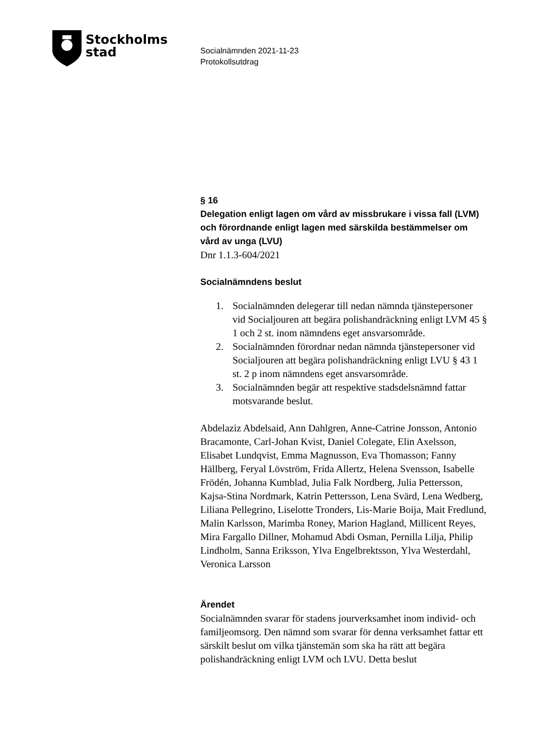Stockholms
stad
Socialnämnden 2021-11-23
Protokollsutdrag
§ 16
Delegation enligt lagen om vård av missbrukare i vissa fall (LVM) och förordnande enligt lagen med särskilda bestämmelser om vård av unga (LVU)
Dnr 1.1.3-604/2021
Socialnämndens beslut
1. Socialnämnden delegerar till nedan nämnda tjänstepersoner vid Socialjouren att begära polishandräckning enligt LVM 45 § 1 och 2 st. inom nämndens eget ansvarsområde.
2. Socialnämnden förordnar nedan nämnda tjänstepersoner vid Socialjouren att begära polishandräckning enligt LVU § 43 1 st. 2 p inom nämndens eget ansvarsområde.
3. Socialnämnden begär att respektive stadsdelsnämnd fattar motsvarande beslut.
Abdelaziz Abdelsaid, Ann Dahlgren, Anne-Catrine Jonsson, Antonio Bracamonte, Carl-Johan Kvist, Daniel Colegate, Elin Axelsson, Elisabet Lundqvist, Emma Magnusson, Eva Thomasson; Fanny Hällberg, Feryal Lövström, Frida Allertz, Helena Svensson, Isabelle Frödén, Johanna Kumblad, Julia Falk Nordberg, Julia Pettersson, Kajsa-Stina Nordmark, Katrin Pettersson, Lena Svärd, Lena Wedberg, Liliana Pellegrino, Liselotte Tronders, Lis-Marie Boija, Mait Fredlund, Malin Karlsson, Marimba Roney, Marion Hagland, Millicent Reyes, Mira Fargallo Dillner, Mohamud Abdi Osman, Pernilla Lilja, Philip Lindholm, Sanna Eriksson, Ylva Engelbrektsson, Ylva Westerdahl, Veronica Larsson
Ärendet
Socialnämnden svarar för stadens jourverksamhet inom individ- och familjeomsorg. Den nämnd som svarar för denna verksamhet fattar ett särskilt beslut om vilka tjänstemän som ska ha rätt att begära polishandräckning enligt LVM och LVU. Detta beslut